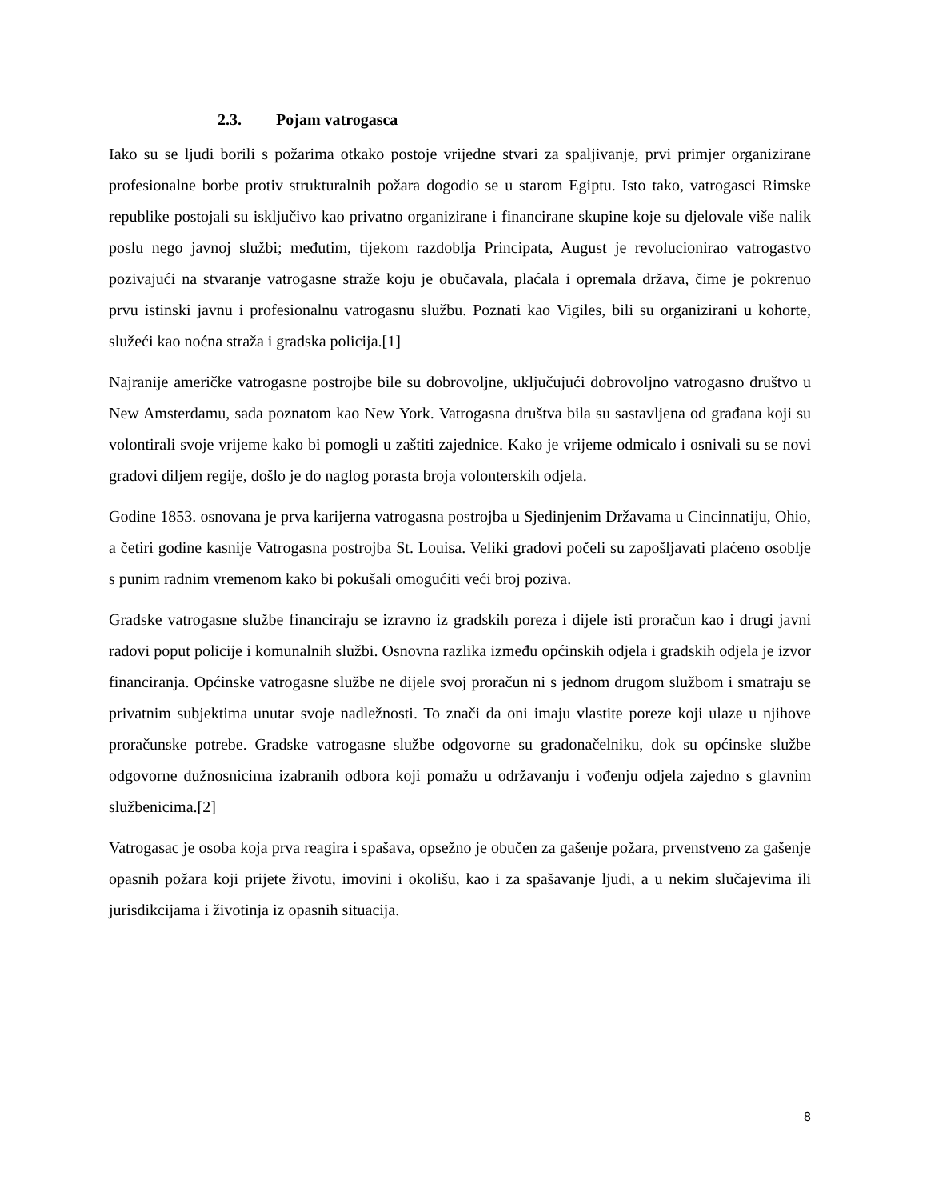2.3. Pojam vatrogasca
Iako su se ljudi borili s požarima otkako postoje vrijedne stvari za spaljivanje, prvi primjer organizirane profesionalne borbe protiv strukturalnih požara dogodio se u starom Egiptu. Isto tako, vatrogasci Rimske republike postojali su isključivo kao privatno organizirane i financirane skupine koje su djelovale više nalik poslu nego javnoj službi; međutim, tijekom razdoblja Principata, August je revolucionirao vatrogastvo pozivajući na stvaranje vatrogasne straže koju je obučavala, plaćala i opremala država, čime je pokrenuo prvu istinski javnu i profesionalnu vatrogasnu službu. Poznati kao Vigiles, bili su organizirani u kohorte, služeći kao noćna straža i gradska policija.[1]
Najranije američke vatrogasne postrojbe bile su dobrovoljne, uključujući dobrovoljno vatrogasno društvo u New Amsterdamu, sada poznatom kao New York. Vatrogasna društva bila su sastavljena od građana koji su volontirali svoje vrijeme kako bi pomogli u zaštiti zajednice. Kako je vrijeme odmicalo i osnivali su se novi gradovi diljem regije, došlo je do naglog porasta broja volonterskih odjela.
Godine 1853. osnovana je prva karijerna vatrogasna postrojba u Sjedinjenim Državama u Cincinnatiju, Ohio, a četiri godine kasnije Vatrogasna postrojba St. Louisa. Veliki gradovi počeli su zapošljavati plaćeno osoblje s punim radnim vremenom kako bi pokušali omogućiti veći broj poziva.
Gradske vatrogasne službe financiraju se izravno iz gradskih poreza i dijele isti proračun kao i drugi javni radovi poput policije i komunalnih službi. Osnovna razlika između općinskih odjela i gradskih odjela je izvor financiranja. Općinske vatrogasne službe ne dijele svoj proračun ni s jednom drugom službom i smatraju se privatnim subjektima unutar svoje nadležnosti. To znači da oni imaju vlastite poreze koji ulaze u njihove proračunske potrebe. Gradske vatrogasne službe odgovorne su gradonačelniku, dok su općinske službe odgovorne dužnosnicima izabranih odbora koji pomažu u održavanju i vođenju odjela zajedno s glavnim službenicima.[2]
Vatrogasac je osoba koja prva reagira i spašava, opsežno je obučen za gašenje požara, prvenstveno za gašenje opasnih požara koji prijete životu, imovini i okolišu, kao i za spašavanje ljudi, a u nekim slučajevima ili jurisdikcijama i životinja iz opasnih situacija.
8